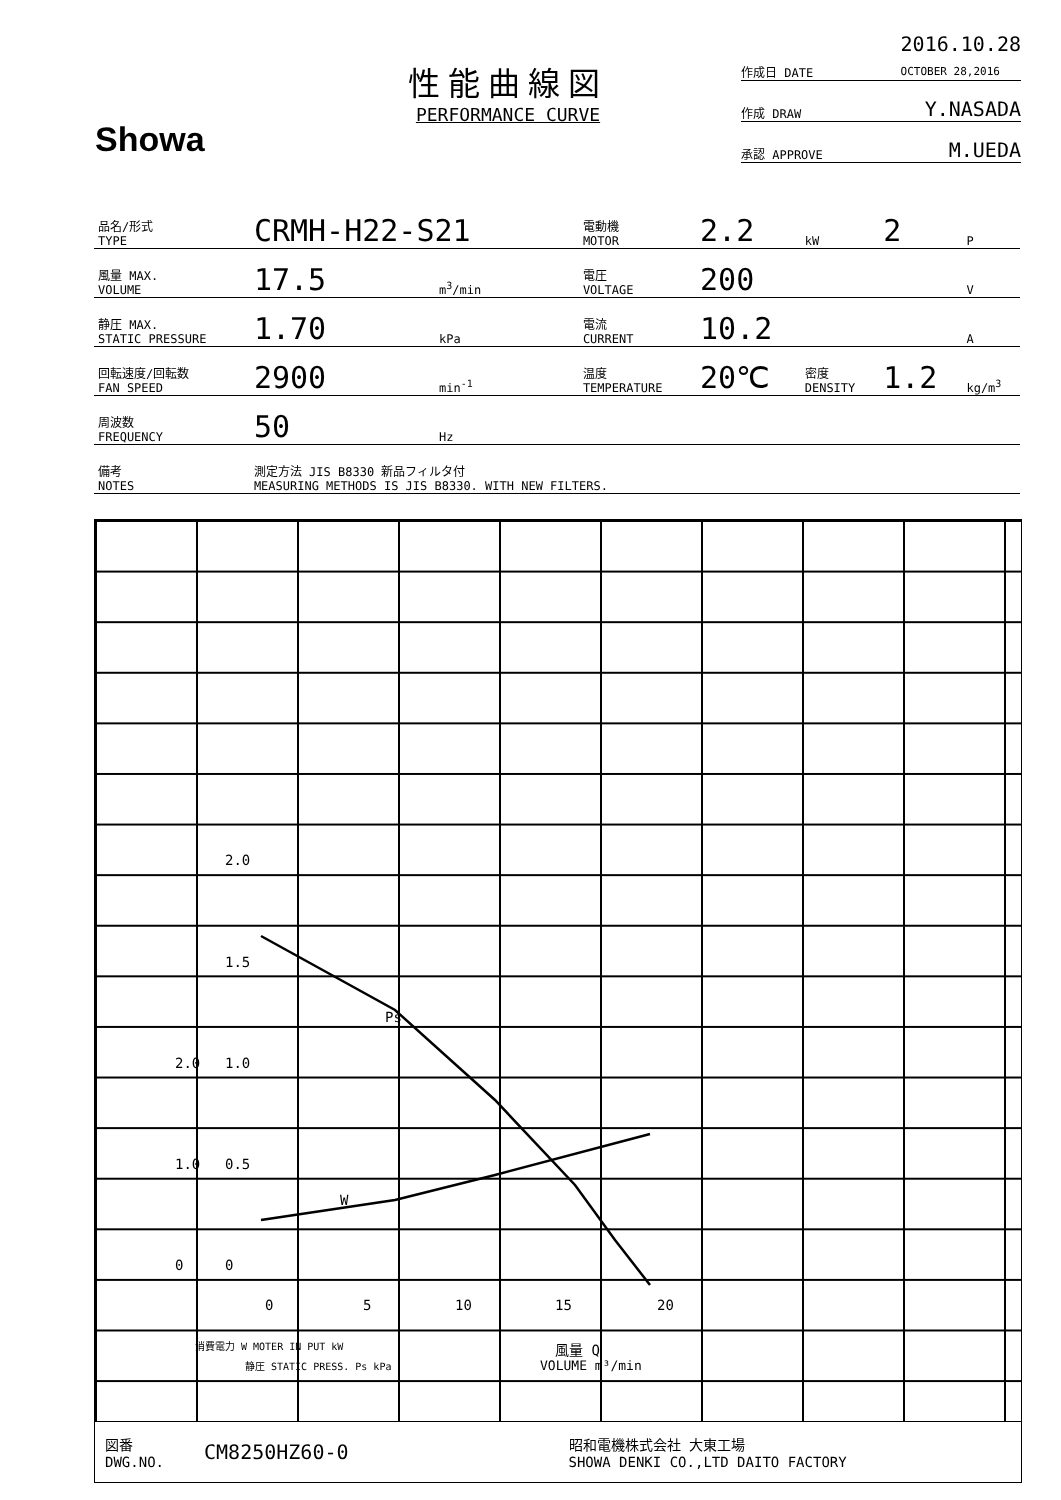Showa
性能曲線図
PERFORMANCE CURVE
作成日 DATE 2016.10.28
OCTOBER 28,2016
作成 DRAW Y.NASADA
承認 APPROVE M.UEDA
| 品名/形式 TYPE | CRMH-H22-S21 | | | 電動機 MOTOR | 2.2 | kW | 2 | P |
| 風量 MAX. VOLUME | 17.5 | m<sup>3</sup>/min | | 電圧 VOLTAGE | 200 | | | V |
| 静圧 MAX. STATIC PRESSURE | 1.70 | kPa | | 電流 CURRENT | 10.2 | | | A |
| 回転速度/回転数 FAN SPEED | 2900 | min<sup>-1</sup> | | 温度 TEMPERATURE | 20℃ | 密度 DENSITY | 1.2 | kg/m<sup>3</sup> |
| 周波数 FREQUENCY | 50 | Hz | | | | | | |
| 備考 NOTES | 測定方法 JIS B8330 新品フィルタ付 MEASURING METHODS IS JIS B8330. WITH NEW FILTERS. | | | | | | | |
Ps
W
2.0
1.5
1.0
2.0
0.5
1.0
0
0
0
5
10
15
20
風量 Q
VOLUME m³/min
消費電力 W MOTER IN PUT kW
静圧 STATIC PRESS. Ps kPa
図番
DWG.NO. CM8250HZ60-0 昭和電機株式会社 大東工場
SHOWA DENKI CO.,LTD DAITO FACTORY